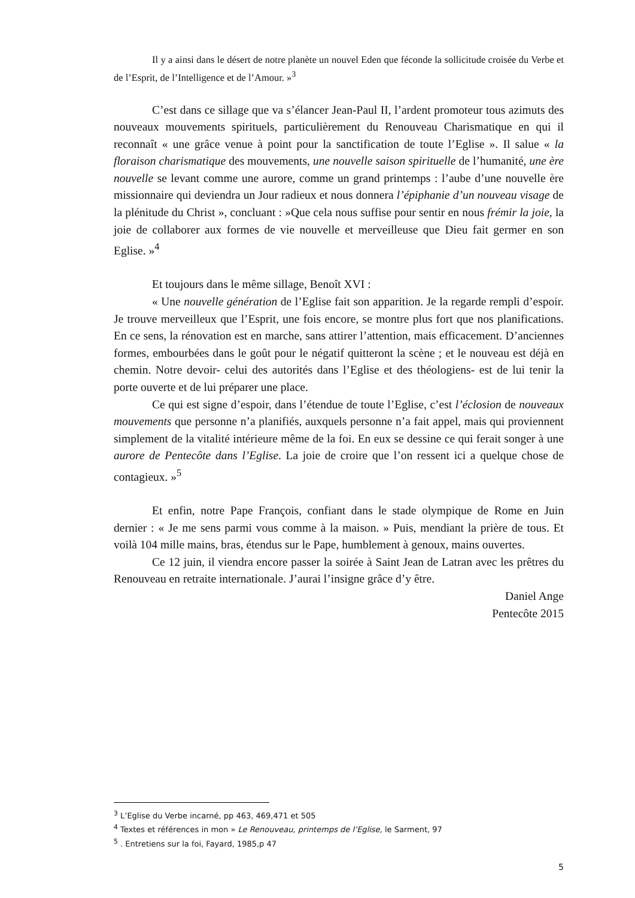Il y a ainsi dans le désert de notre planète un nouvel Eden que féconde la sollicitude croisée du Verbe et de l’Esprit, de l’Intelligence et de l’Amour. »<sup>3</sup>
C’est dans ce sillage que va s’élancer Jean-Paul II, l’ardent promoteur tous azimuts des nouveaux mouvements spirituels, particulièrement du Renouveau Charismatique en qui il reconnaît « une grâce venue à point pour la sanctification de toute l’Eglise ». Il salue « la floraison charismatique des mouvements, une nouvelle saison spirituelle de l’humanité, une ère nouvelle se levant comme une aurore, comme un grand printemps : l’aube d’une nouvelle ère missionnaire qui deviendra un Jour radieux et nous donnera l’épiphanie d’un nouveau visage de la plénitude du Christ », concluant : »Que cela nous suffise pour sentir en nous frémir la joie, la joie de collaborer aux formes de vie nouvelle et merveilleuse que Dieu fait germer en son Eglise. »<sup>4</sup>
Et toujours dans le même sillage, Benoît XVI :
« Une nouvelle génération de l’Eglise fait son apparition. Je la regarde rempli d’espoir. Je trouve merveilleux que l’Esprit, une fois encore, se montre plus fort que nos planifications. En ce sens, la rénovation est en marche, sans attirer l’attention, mais efficacement. D’anciennes formes, embourbées dans le goût pour le négatif quitteront la scène ; et le nouveau est déjà en chemin. Notre devoir- celui des autorités dans l’Eglise et des théologiens- est de lui tenir la porte ouverte et de lui préparer une place.
Ce qui est signe d’espoir, dans l’étendue de toute l’Eglise, c’est l’éclosion de nouveaux mouvements que personne n’a planifiés, auxquels personne n’a fait appel, mais qui proviennent simplement de la vitalité intérieure même de la foi. En eux se dessine ce qui ferait songer à une aurore de Pentecôte dans l’Eglise. La joie de croire que l’on ressent ici a quelque chose de contagieux. »<sup>5</sup>
Et enfin, notre Pape François, confiant dans le stade olympique de Rome en Juin dernier : « Je me sens parmi vous comme à la maison. » Puis, mendiant la prière de tous. Et voilà 104 mille mains, bras, étendus sur le Pape, humblement à genoux, mains ouvertes.
Ce 12 juin, il viendra encore passer la soirée à Saint Jean de Latran avec les prêtres du Renouveau en retraite internationale. J’aurai l’insigne grâce d’y être.
Daniel Ange
Pentecôte 2015
<sup>3</sup> L’Eglise du Verbe incarné, pp 463, 469,471 et 505
<sup>4</sup> Textes et références in mon » Le Renouveau, printemps de l’Eglise, le Sarment, 97
<sup>5</sup> . Entretiens sur la foi, Fayard, 1985,p 47
5